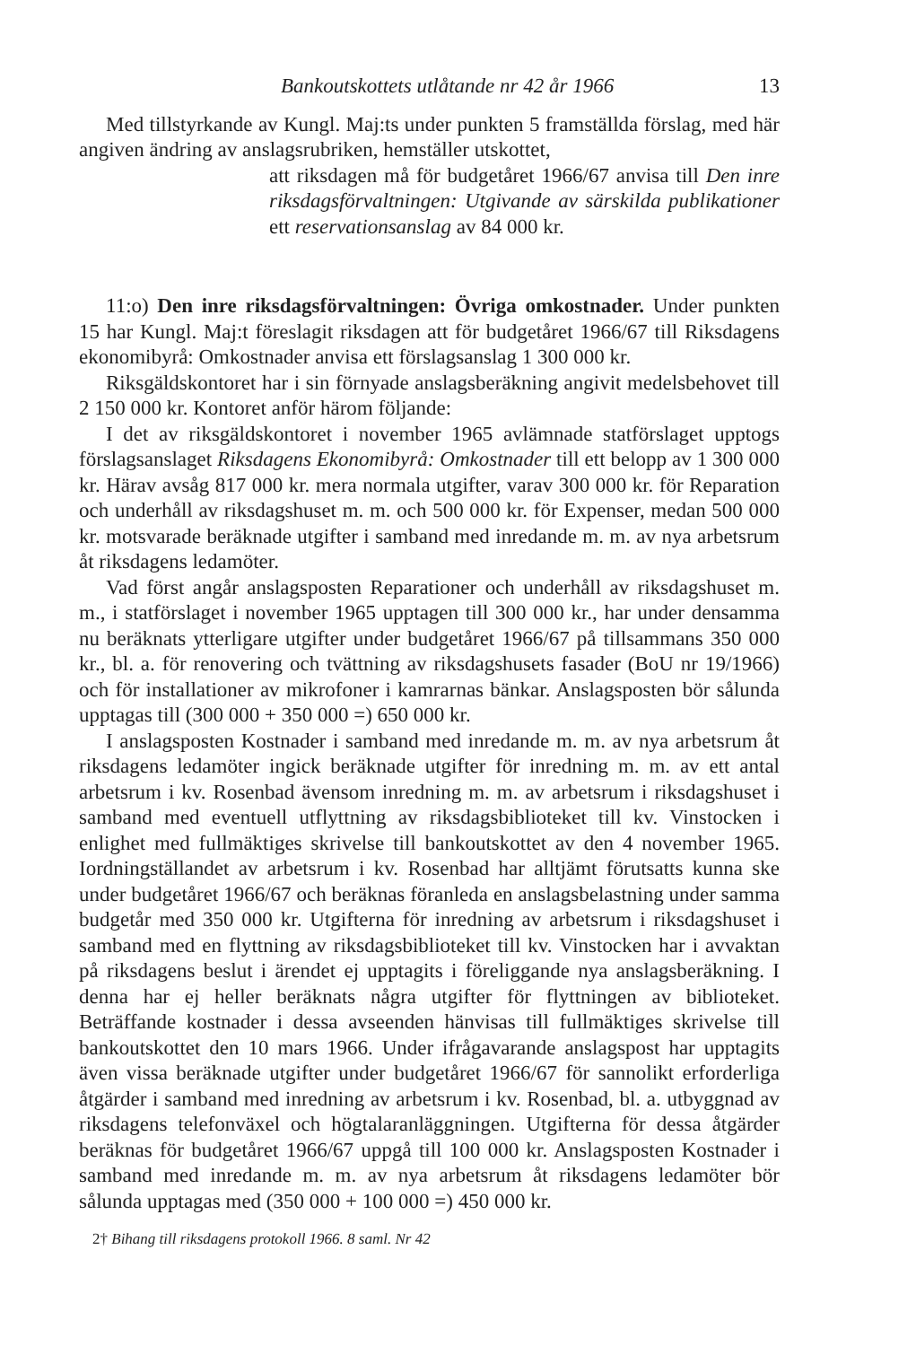Bankoutskottets utlåtande nr 42 år 1966 13
Med tillstyrkande av Kungl. Maj:ts under punkten 5 framställda förslag, med här angiven ändring av anslagsrubriken, hemställer utskottet,
att riksdagen må för budgetåret 1966/67 anvisa till Den inre riksdagsförvaltningen: Utgivande av särskilda publikationer ett reservationsanslag av 84 000 kr.
11:o) Den inre riksdagsförvaltningen: Övriga omkostnader. Under punkten 15 har Kungl. Maj:t föreslagit riksdagen att för budgetåret 1966/67 till Riksdagens ekonomibyrå: Omkostnader anvisa ett förslagsanslag 1 300 000 kr.
Riksgäldskontoret har i sin förnyade anslagsberäkning angivit medelsbehovet till 2 150 000 kr. Kontoret anför härom följande:
I det av riksgäldskontoret i november 1965 avlämnade statförslaget upptogs förslagsanslaget Riksdagens Ekonomibyrå: Omkostnader till ett belopp av 1 300 000 kr. Härav avsåg 817 000 kr. mera normala utgifter, varav 300 000 kr. för Reparation och underhåll av riksdagshuset m. m. och 500 000 kr. för Expenser, medan 500 000 kr. motsvarade beräknade utgifter i samband med inredande m. m. av nya arbetsrum åt riksdagens ledamöter.
Vad först angår anslagsposten Reparationer och underhåll av riksdagshuset m. m., i statförslaget i november 1965 upptagen till 300 000 kr., har under densamma nu beräknats ytterligare utgifter under budgetåret 1966/67 på tillsammans 350 000 kr., bl. a. för renovering och tvättning av riksdagshusets fasader (BoU nr 19/1966) och för installationer av mikrofoner i kamrarnas bänkar. Anslagsposten bör sålunda upptagas till (300 000 + 350 000 =) 650 000 kr.
I anslagsposten Kostnader i samband med inredande m. m. av nya arbetsrum åt riksdagens ledamöter ingick beräknade utgifter för inredning m. m. av ett antal arbetsrum i kv. Rosenbad ävensom inredning m. m. av arbetsrum i riksdagshuset i samband med eventuell utflyttning av riksdagsbiblioteket till kv. Vinstocken i enlighet med fullmäktiges skrivelse till bankoutskottet av den 4 november 1965. Iordningställandet av arbetsrum i kv. Rosenbad har alltjämt förutsatts kunna ske under budgetåret 1966/67 och beräknas föranleda en anslagsbelastning under samma budgetår med 350 000 kr. Utgifterna för inredning av arbetsrum i riksdagshuset i samband med en flyttning av riksdagsbiblioteket till kv. Vinstocken har i avvaktan på riksdagens beslut i ärendet ej upptagits i föreliggande nya anslagsberäkning. I denna har ej heller beräknats några utgifter för flyttningen av biblioteket. Beträffande kostnader i dessa avseenden hänvisas till fullmäktiges skrivelse till bankoutskottet den 10 mars 1966. Under ifrågavarande anslagspost har upptagits även vissa beräknade utgifter under budgetåret 1966/67 för sannolikt erforderliga åtgärder i samband med inredning av arbetsrum i kv. Rosenbad, bl. a. utbyggnad av riksdagens telefonväxel och högtalaranläggningen. Utgifterna för dessa åtgärder beräknas för budgetåret 1966/67 uppgå till 100 000 kr. Anslagsposten Kostnader i samband med inredande m. m. av nya arbetsrum åt riksdagens ledamöter bör sålunda upptagas med (350 000 + 100 000 =) 450 000 kr.
2† Bihang till riksdagens protokoll 1966. 8 saml. Nr 42